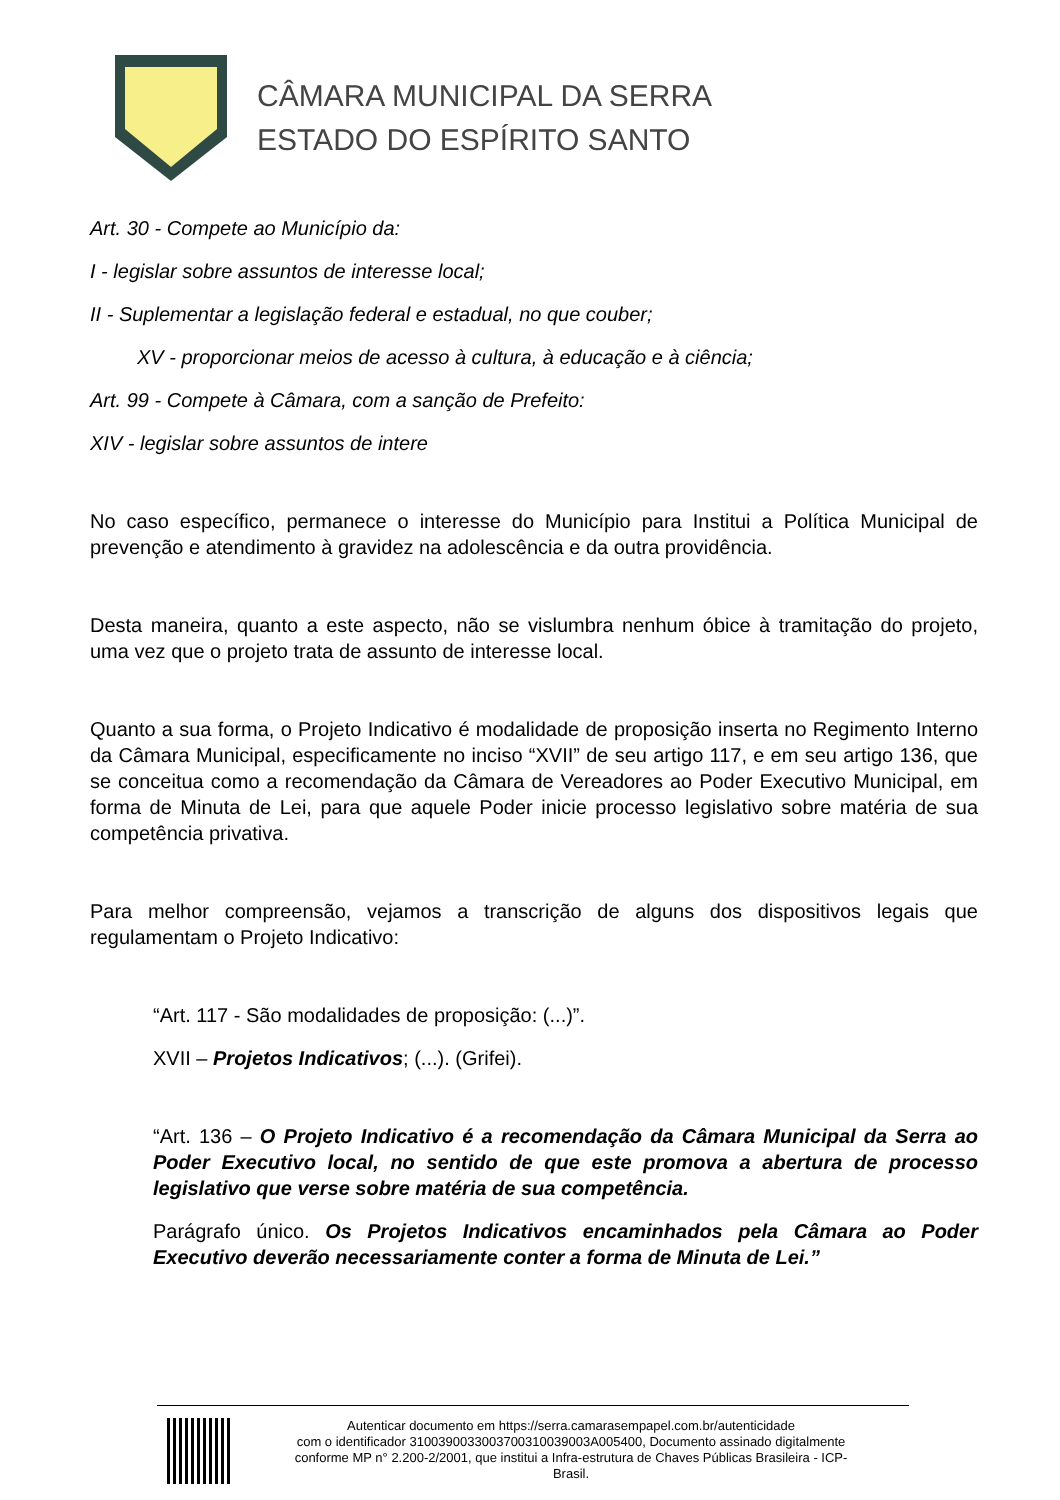CÂMARA MUNICIPAL DA SERRA
ESTADO DO ESPÍRITO SANTO
Art. 30 - Compete ao Município da:
I - legislar sobre assuntos de interesse local;
II - Suplementar a legislação federal e estadual, no que couber;
XV - proporcionar meios de acesso à cultura, à educação e à ciência;
Art. 99 - Compete à Câmara, com a sanção de Prefeito:
XIV - legislar sobre assuntos de intere
No caso específico, permanece o interesse do Município para Institui a Política Municipal de prevenção e atendimento à gravidez na adolescência e da outra providência.
Desta maneira, quanto a este aspecto, não se vislumbra nenhum óbice à tramitação do projeto, uma vez que o projeto trata de assunto de interesse local.
Quanto a sua forma, o Projeto Indicativo é modalidade de proposição inserta no Regimento Interno da Câmara Municipal, especificamente no inciso “XVII” de seu artigo 117, e em seu artigo 136, que se conceitua como a recomendação da Câmara de Vereadores ao Poder Executivo Municipal, em forma de Minuta de Lei, para que aquele Poder inicie processo legislativo sobre matéria de sua competência privativa.
Para melhor compreensão, vejamos a transcrição de alguns dos dispositivos legais que regulamentam o Projeto Indicativo:
“Art. 117 - São modalidades de proposição: (...)”.
XVII – Projetos Indicativos; (...). (Grifei).
“Art. 136 – O Projeto Indicativo é a recomendação da Câmara Municipal da Serra ao Poder Executivo local, no sentido de que este promova a abertura de processo legislativo que verse sobre matéria de sua competência.
Parágrafo único. Os Projetos Indicativos encaminhados pela Câmara ao Poder Executivo deverão necessariamente conter a forma de Minuta de Lei.”
Autenticar documento em https://serra.camarasempapel.com.br/autenticidade
com o identificador 3100390033003700310039003A005400, Documento assinado digitalmente
conforme MP n° 2.200-2/2001, que institui a Infra-estrutura de Chaves Públicas Brasileira - ICP-
Brasil.